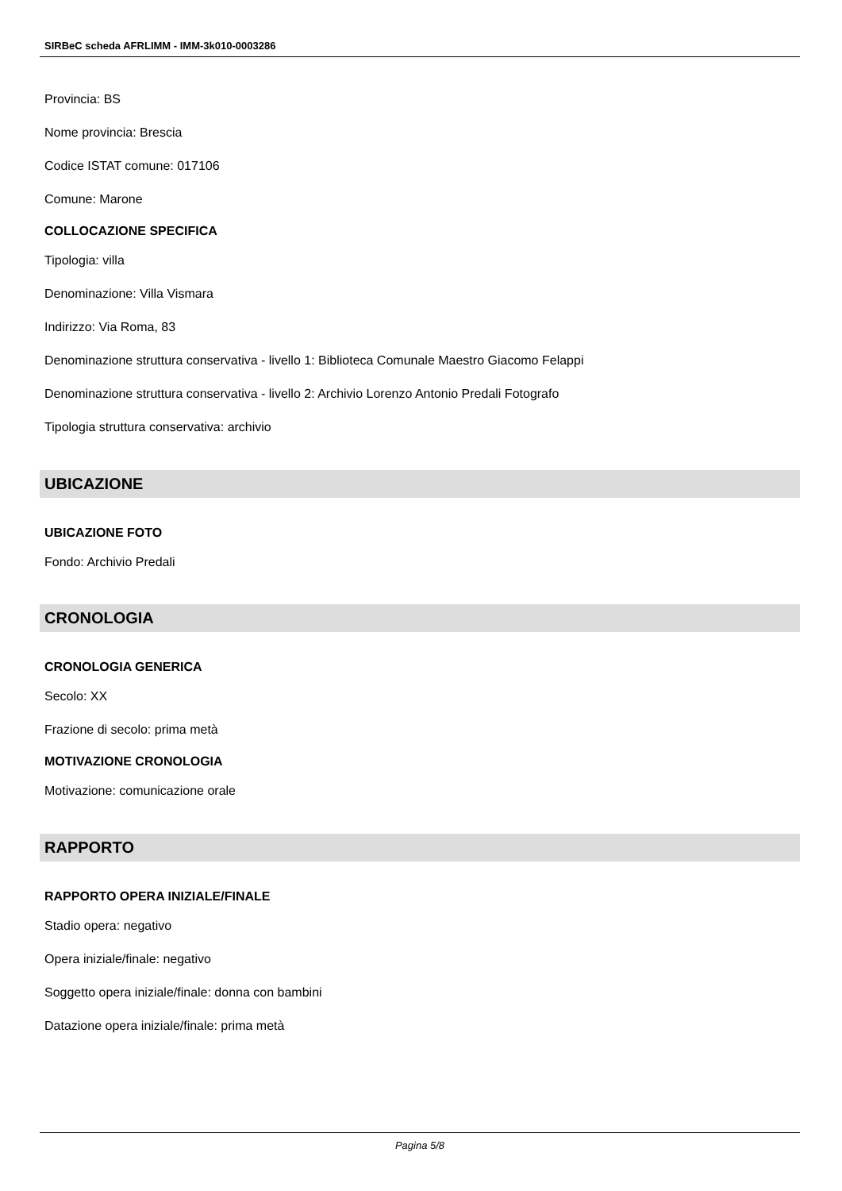SIRBeC scheda AFRLIMM - IMM-3k010-0003286
Provincia: BS
Nome provincia: Brescia
Codice ISTAT comune: 017106
Comune: Marone
COLLOCAZIONE SPECIFICA
Tipologia: villa
Denominazione: Villa Vismara
Indirizzo: Via Roma, 83
Denominazione struttura conservativa - livello 1: Biblioteca Comunale Maestro Giacomo Felappi
Denominazione struttura conservativa - livello 2: Archivio Lorenzo Antonio Predali Fotografo
Tipologia struttura conservativa: archivio
UBICAZIONE
UBICAZIONE FOTO
Fondo: Archivio Predali
CRONOLOGIA
CRONOLOGIA GENERICA
Secolo: XX
Frazione di secolo: prima metà
MOTIVAZIONE CRONOLOGIA
Motivazione: comunicazione orale
RAPPORTO
RAPPORTO OPERA INIZIALE/FINALE
Stadio opera: negativo
Opera iniziale/finale: negativo
Soggetto opera iniziale/finale: donna con bambini
Datazione opera iniziale/finale: prima metà
Pagina 5/8